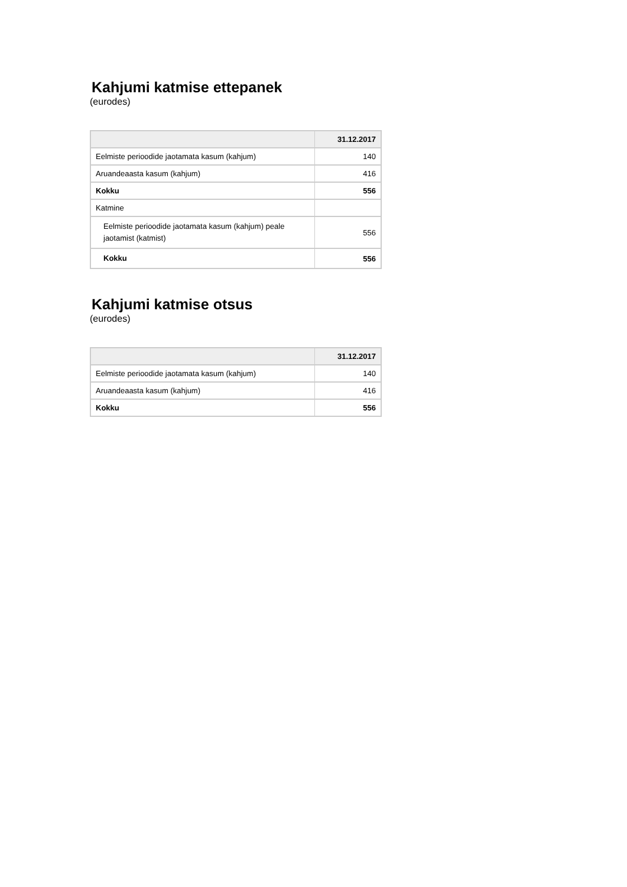Kahjumi katmise ettepanek
(eurodes)
| | 31.12.2017 |
| --- | --- |
| Eelmiste perioodide jaotamata kasum (kahjum) | 140 |
| Aruandeaasta kasum (kahjum) | 416 |
| Kokku | 556 |
| Katmine | |
| Eelmiste perioodide jaotamata kasum (kahjum) peale jaotamist (katmist) | 556 |
| Kokku | 556 |
Kahjumi katmise otsus
(eurodes)
| | 31.12.2017 |
| --- | --- |
| Eelmiste perioodide jaotamata kasum (kahjum) | 140 |
| Aruandeaasta kasum (kahjum) | 416 |
| Kokku | 556 |